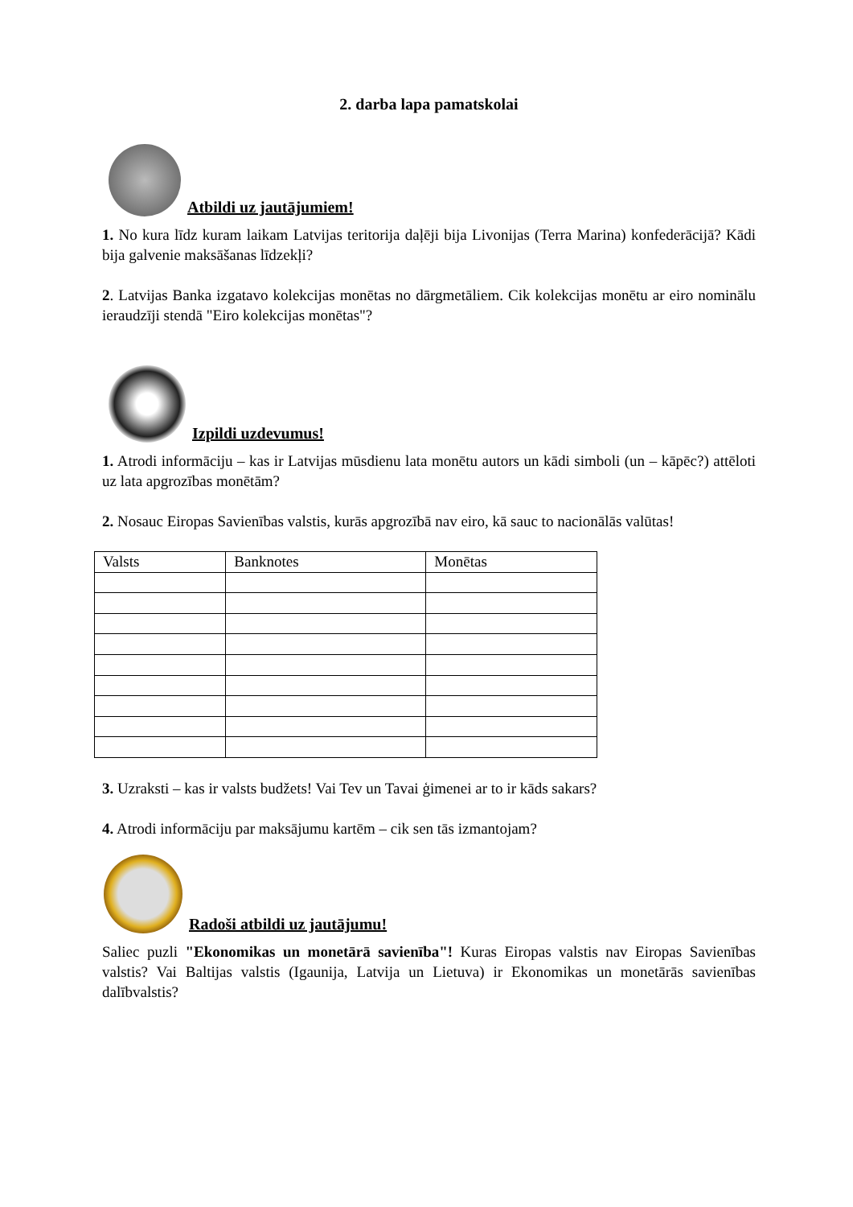2. darba lapa pamatskolai
Atbildi uz jautājumiem!
1. No kura līdz kuram laikam Latvijas teritorija daļēji bija Livonijas (Terra Marina) konfederācijā? Kādi bija galvenie maksāšanas līdzekļi?
2. Latvijas Banka izgatavo kolekcijas monētas no dārgmetāliem. Cik kolekcijas monētu ar eiro nominālu ieraudzīji stendā "Eiro kolekcijas monētas"?
Izpildi uzdevumus!
1. Atrodi informāciju – kas ir Latvijas mūsdienu lata monētu autors un kādi simboli (un – kāpēc?) attēloti uz lata apgrozības monētām?
2. Nosauc Eiropas Savienības valstis, kurās apgrozībā nav eiro, kā sauc to nacionālās valūtas!
| Valsts | Banknotes | Monētas |
3. Uzraksti – kas ir valsts budžets! Vai Tev un Tavai ģimenei ar to ir kāds sakars?
4. Atrodi informāciju par maksājumu kartēm – cik sen tās izmantojam?
Radoši atbildi uz jautājumu!
Saliec puzli "Ekonomikas un monetārā savienība"! Kuras Eiropas valstis nav Eiropas Savienības valstis? Vai Baltijas valstis (Igaunija, Latvija un Lietuva) ir Ekonomikas un monetārās savienības dalībvalstis?